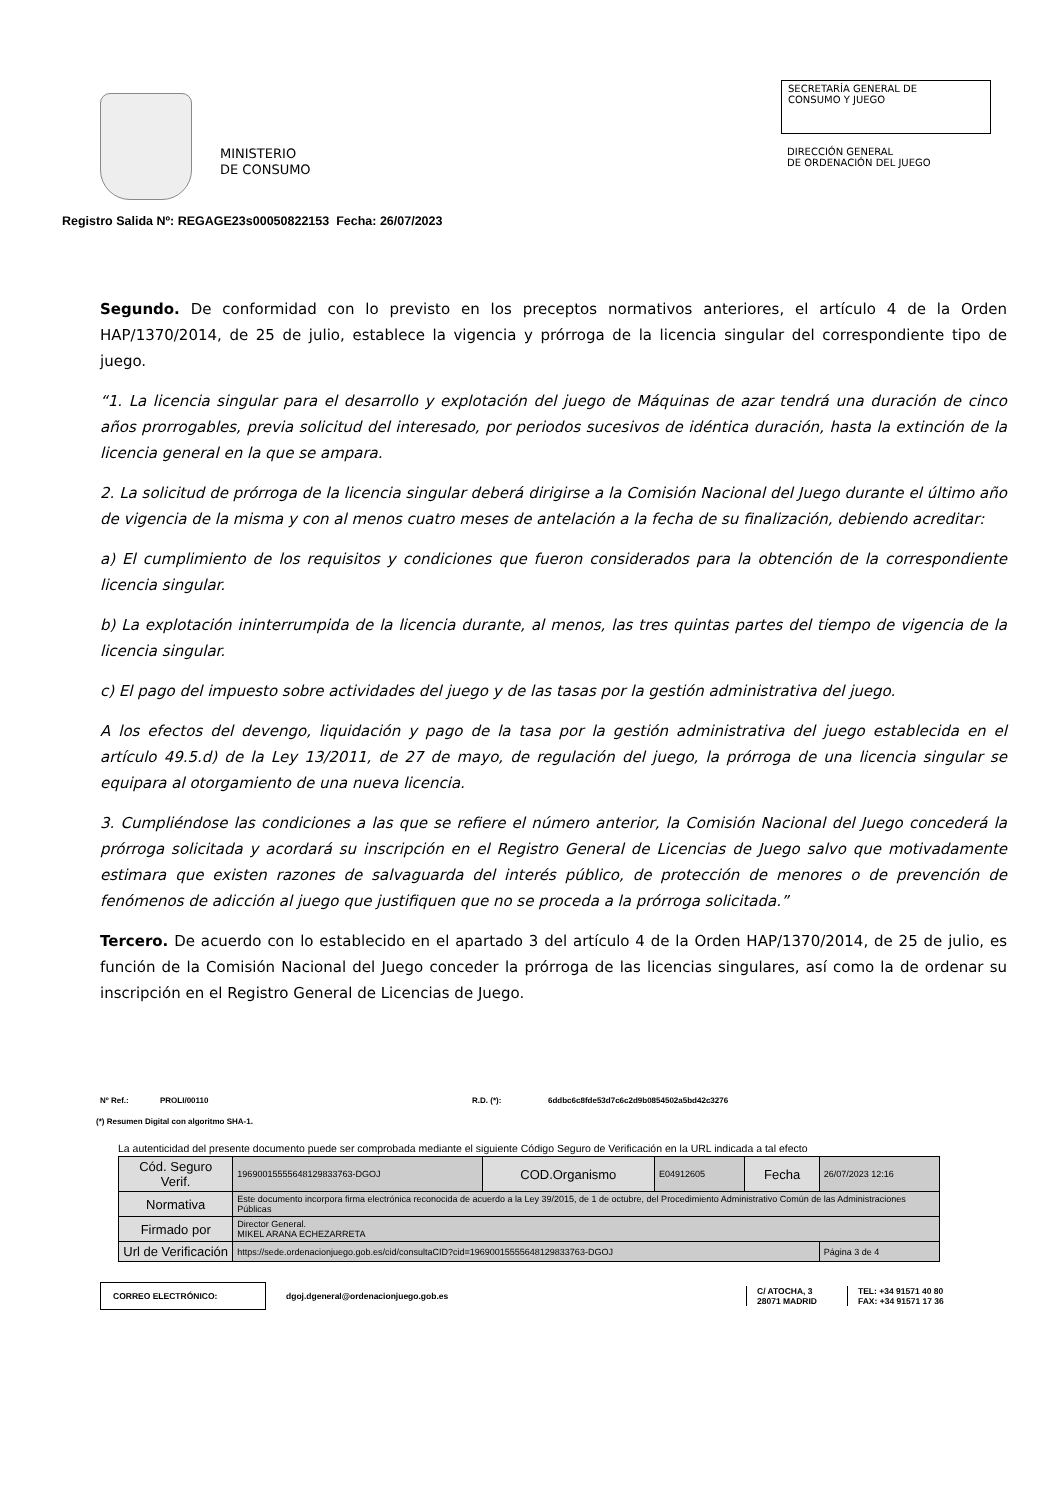MINISTERIO
DE CONSUMO
SECRETARÍA GENERAL DE
CONSUMO Y JUEGO
DIRECCIÓN GENERAL
DE ORDENACIÓN DEL JUEGO
Registro Salida Nº: REGAGE23s00050822153 Fecha: 26/07/2023
Segundo. De conformidad con lo previsto en los preceptos normativos anteriores, el artículo 4 de la Orden HAP/1370/2014, de 25 de julio, establece la vigencia y prórroga de la licencia singular del correspondiente tipo de juego.
“1. La licencia singular para el desarrollo y explotación del juego de Máquinas de azar tendrá una duración de cinco años prorrogables, previa solicitud del interesado, por periodos sucesivos de idéntica duración, hasta la extinción de la licencia general en la que se ampara.
2. La solicitud de prórroga de la licencia singular deberá dirigirse a la Comisión Nacional del Juego durante el último año de vigencia de la misma y con al menos cuatro meses de antelación a la fecha de su finalización, debiendo acreditar:
a) El cumplimiento de los requisitos y condiciones que fueron considerados para la obtención de la correspondiente licencia singular.
b) La explotación ininterrumpida de la licencia durante, al menos, las tres quintas partes del tiempo de vigencia de la licencia singular.
c) El pago del impuesto sobre actividades del juego y de las tasas por la gestión administrativa del juego.
A los efectos del devengo, liquidación y pago de la tasa por la gestión administrativa del juego establecida en el artículo 49.5.d) de la Ley 13/2011, de 27 de mayo, de regulación del juego, la prórroga de una licencia singular se equipara al otorgamiento de una nueva licencia.
3. Cumpliéndose las condiciones a las que se refiere el número anterior, la Comisión Nacional del Juego concederá la prórroga solicitada y acordará su inscripción en el Registro General de Licencias de Juego salvo que motivadamente estimara que existen razones de salvaguarda del interés público, de protección de menores o de prevención de fenómenos de adicción al juego que justifiquen que no se proceda a la prórroga solicitada.”
Tercero. De acuerdo con lo establecido en el apartado 3 del artículo 4 de la Orden HAP/1370/2014, de 25 de julio, es función de la Comisión Nacional del Juego conceder la prórroga de las licencias singulares, así como la de ordenar su inscripción en el Registro General de Licencias de Juego.
Nº Ref.: PROLI/00110 R.D. (*): 6ddbc6c8fde53d7c6c2d9b0854502a5bd42c3276
(*) Resumen Digital con algoritmo SHA-1.
La autenticidad del presente documento puede ser comprobada mediante el siguiente Código Seguro de Verificación en la URL indicada a tal efecto
| Cód. Seguro Verif. | 1969001555564812983376​3-DGOJ | COD.Organismo | E04912605 | Fecha | 26/07/2023 12:16 |
| Normativa | Este documento incorpora firma electrónica reconocida de acuerdo a la Ley 39/2015, de 1 de octubre, del Procedimiento Administrativo Común de las Administraciones Públicas | | | | |
| Firmado por | Director General. MIKEL ARANA ECHEZARRETA | | | | |
| Url de Verificación | https://sede.ordenacionjuego.gob.es/cid/consultaCID?cid=19690015555648129833763-DGOJ | | | | Página 3 de 4 |
CORREO ELECTRÓNICO: dgoj.dgeneral@ordenacionjuego.gob.es C/ ATOCHA, 3
28071 MADRID TEL: +34 91571 40 80
FAX: +34 91571 17 36